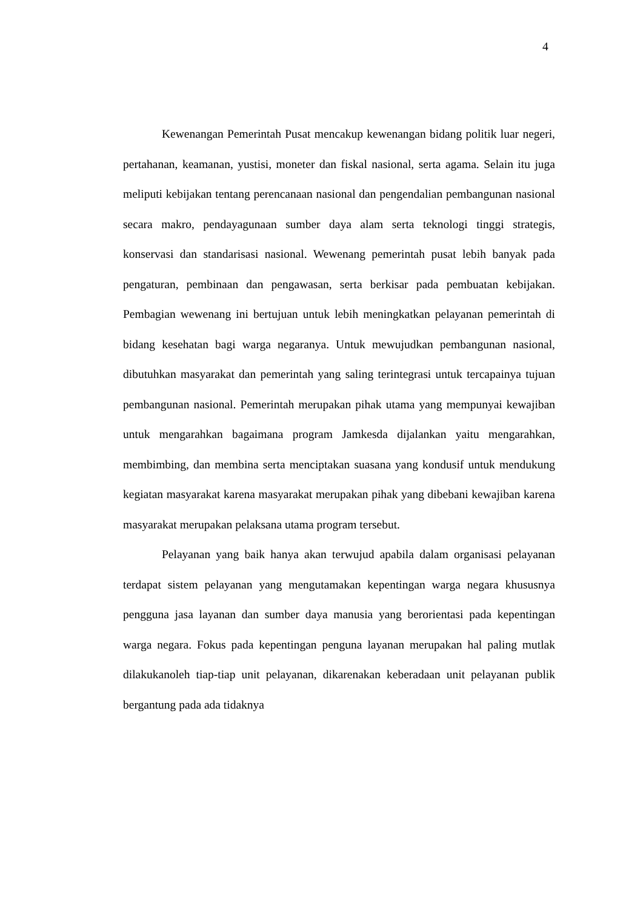4
Kewenangan Pemerintah Pusat mencakup kewenangan bidang politik luar negeri, pertahanan, keamanan, yustisi, moneter dan fiskal nasional, serta agama. Selain itu juga meliputi kebijakan tentang perencanaan nasional dan pengendalian pembangunan nasional secara makro, pendayagunaan sumber daya alam serta teknologi tinggi strategis, konservasi dan standarisasi nasional. Wewenang pemerintah pusat lebih banyak pada pengaturan, pembinaan dan pengawasan, serta berkisar pada pembuatan kebijakan. Pembagian wewenang ini bertujuan untuk lebih meningkatkan pelayanan pemerintah di bidang kesehatan bagi warga negaranya. Untuk mewujudkan pembangunan nasional, dibutuhkan masyarakat dan pemerintah yang saling terintegrasi untuk tercapainya tujuan pembangunan nasional. Pemerintah merupakan pihak utama yang mempunyai kewajiban untuk mengarahkan bagaimana program Jamkesda dijalankan yaitu mengarahkan, membimbing, dan membina serta menciptakan suasana yang kondusif untuk mendukung kegiatan masyarakat karena masyarakat merupakan pihak yang dibebani kewajiban karena masyarakat merupakan pelaksana utama program tersebut.
Pelayanan yang baik hanya akan terwujud apabila dalam organisasi pelayanan terdapat sistem pelayanan yang mengutamakan kepentingan warga negara khususnya pengguna jasa layanan dan sumber daya manusia yang berorientasi pada kepentingan warga negara. Fokus pada kepentingan penguna layanan merupakan hal paling mutlak dilakukanoleh tiap-tiap unit pelayanan, dikarenakan keberadaan unit pelayanan publik bergantung pada ada tidaknya